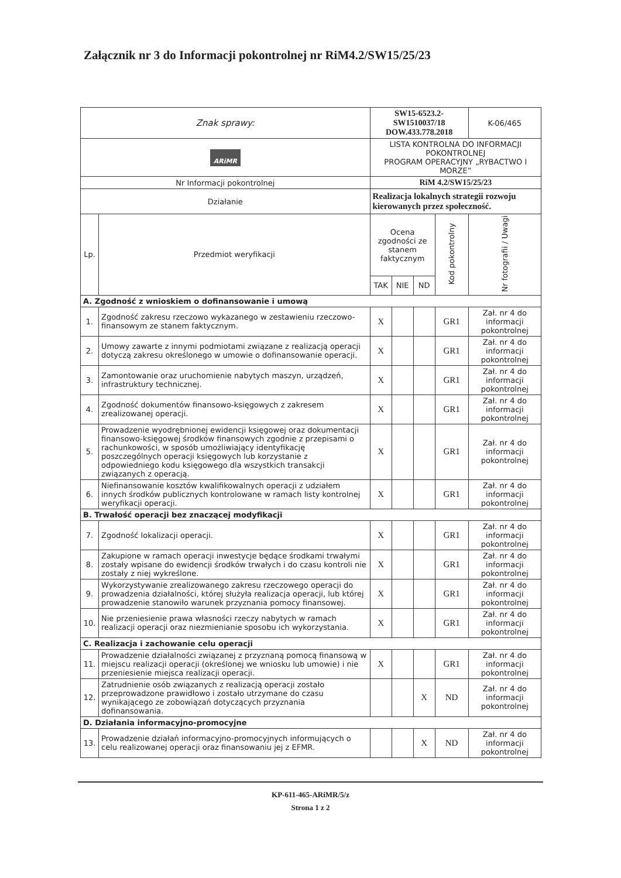Załącznik nr 3 do Informacji pokontrolnej nr RiM4.2/SW15/25/23
| Znak sprawy: | | SW15-6523.2-SW1510037/18 DOW.433.778.2018 | | | | K-06/465 |
| ARiMR | | LISTA KONTROLNA DO INFORMACJI POKONTROLNEJ PROGRAM OPERACYJNY „RYBACTWO I MORZE” | | | | |
| Nr Informacji pokontrolnej | | RiM 4.2/SW15/25/23 | | | | |
| Działanie | | Realizacja lokalnych strategii rozwoju kierowanych przez społeczność. | | | | |
| Lp. | Przedmiot weryfikacji | Ocena zgodności ze stanem faktycznym | | | Kod pokontrolny | Nr fotografii / Uwagi |
| | | TAK | NIE | ND | | |
| A. Zgodność z wnioskiem o dofinansowanie i umową | | | | | | |
| 1. | Zgodność zakresu rzeczowo wykazanego w zestawieniu rzeczowo-finansowym ze stanem faktycznym. | X | | | GR1 | Zał. nr 4 do informacji pokontrolnej |
| 2. | Umowy zawarte z innymi podmiotami związane z realizacją operacji dotyczą zakresu określonego w umowie o dofinansowanie operacji. | X | | | GR1 | Zał. nr 4 do informacji pokontrolnej |
| 3. | Zamontowanie oraz uruchomienie nabytych maszyn, urządzeń, infrastruktury technicznej. | X | | | GR1 | Zał. nr 4 do informacji pokontrolnej |
| 4. | Zgodność dokumentów finansowo-księgowych z zakresem zrealizowanej operacji. | X | | | GR1 | Zał. nr 4 do informacji pokontrolnej |
| 5. | Prowadzenie wyodrębnionej ewidencji księgowej oraz dokumentacji finansowo-księgowej środków finansowych zgodnie z przepisami o rachunkowości, w sposób umożliwiający identyfikację poszczególnych operacji księgowych lub korzystanie z odpowiedniego kodu księgowego dla wszystkich transakcji związanych z operacją. | X | | | GR1 | Zał. nr 4 do informacji pokontrolnej |
| 6. | Niefinansowanie kosztów kwalifikowalnych operacji z udziałem innych środków publicznych kontrolowane w ramach listy kontrolnej weryfikacji operacji. | X | | | GR1 | Zał. nr 4 do informacji pokontrolnej |
| B. Trwałość operacji bez znaczącej modyfikacji | | | | | | |
| 7. | Zgodność lokalizacji operacji. | X | | | GR1 | Zał. nr 4 do informacji pokontrolnej |
| 8. | Zakupione w ramach operacji inwestycje będące środkami trwałymi zostały wpisane do ewidencji środków trwałych i do czasu kontroli nie zostały z niej wykreślone. | X | | | GR1 | Zał. nr 4 do informacji pokontrolnej |
| 9. | Wykorzystywanie zrealizowanego zakresu rzeczowego operacji do prowadzenia działalności, której służyła realizacja operacji, lub której prowadzenie stanowiło warunek przyznania pomocy finansowej. | X | | | GR1 | Zał. nr 4 do informacji pokontrolnej |
| 10. | Nie przeniesienie prawa własności rzeczy nabytych w ramach realizacji operacji oraz niezmienianie sposobu ich wykorzystania. | X | | | GR1 | Zał. nr 4 do informacji pokontrolnej |
| C. Realizacja i zachowanie celu operacji | | | | | | |
| 11. | Prowadzenie działalności związanej z przyznaną pomocą finansową w miejscu realizacji operacji (określonej we wniosku lub umowie) i nie przeniesienie miejsca realizacji operacji. | X | | | GR1 | Zał. nr 4 do informacji pokontrolnej |
| 12. | Zatrudnienie osób związanych z realizacją operacji zostało przeprowadzone prawidłowo i zostało utrzymane do czasu wynikającego ze zobowiązań dotyczących przyznania dofinansowania. | | | X | ND | Zał. nr 4 do informacji pokontrolnej |
| D. Działania informacyjno-promocyjne | | | | | | |
| 13. | Prowadzenie działań informacyjno-promocyjnych informujących o celu realizowanej operacji oraz finansowaniu jej z EFMR. | | | X | ND | Zał. nr 4 do informacji pokontrolnej |
KP-611-465-ARiMR/5/z
Strona 1 z 2